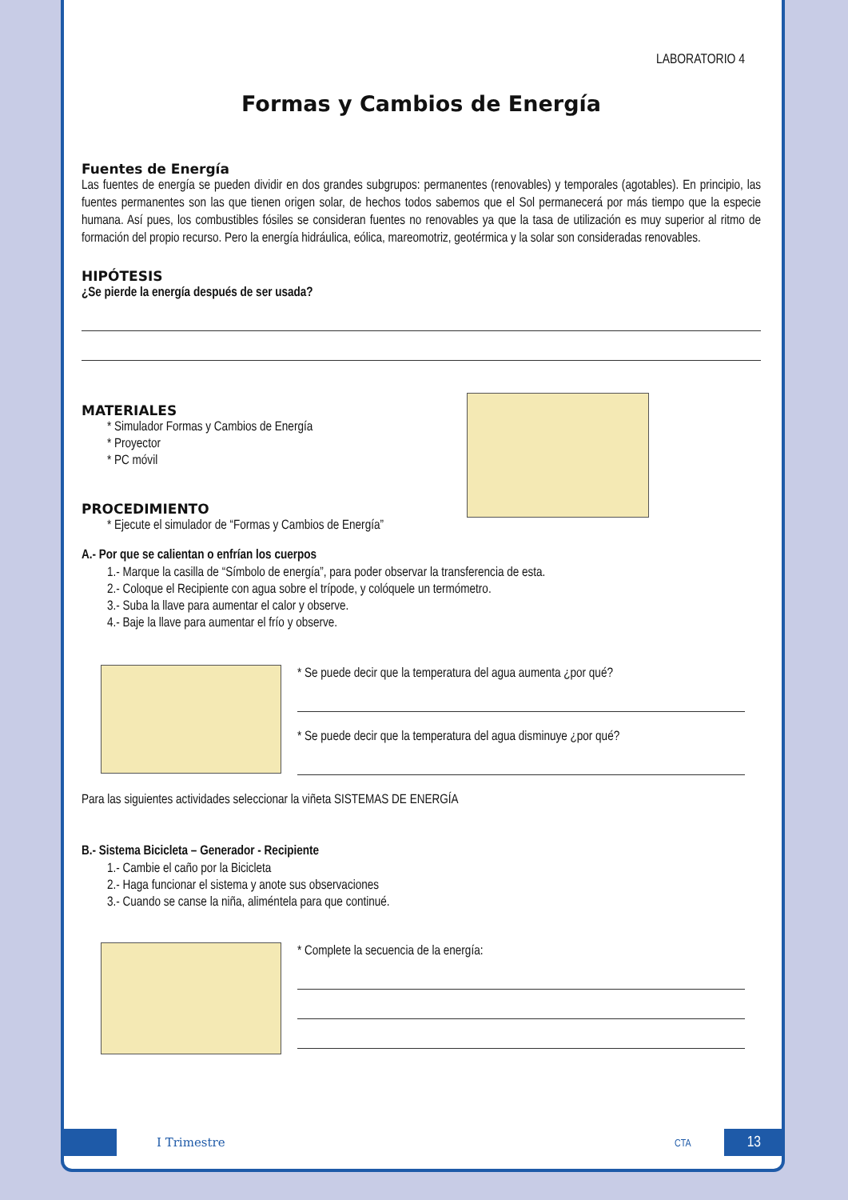LABORATORIO 4
Formas y Cambios de Energía
Fuentes de Energía
Las fuentes de energía se pueden dividir en dos grandes subgrupos: permanentes (renovables) y temporales (agotables). En principio, las fuentes permanentes son las que tienen origen solar, de hechos todos sabemos que el Sol permanecerá por más tiempo que la especie humana. Así pues, los combustibles fósiles se consideran fuentes no renovables ya que la tasa de utilización es muy superior al ritmo de formación del propio recurso. Pero la energía hidráulica, eólica, mareomotriz, geotérmica y la solar son consideradas renovables.
HIPÓTESIS
¿Se pierde la energía después de ser usada?
MATERIALES
* Simulador Formas y Cambios de Energía
* Proyector
* PC móvil
PROCEDIMIENTO
* Ejecute el simulador de “Formas y Cambios de Energía”
A.- Por que se calientan o enfrían los cuerpos
1.- Marque la casilla de “Símbolo de energía”, para poder observar la transferencia de esta.
2.- Coloque el Recipiente con agua sobre el trípode, y colóquele un termómetro.
3.- Suba la llave para aumentar el calor y observe.
4.- Baje la llave para aumentar el frío y observe.
* Se puede decir que la temperatura del agua aumenta ¿por qué?
* Se puede decir que la temperatura del agua disminuye ¿por qué?
Para las siguientes actividades seleccionar la viñeta SISTEMAS DE ENERGÍA
B.- Sistema Bicicleta – Generador - Recipiente
1.- Cambie el caño por la Bicicleta
2.- Haga funcionar el sistema y anote sus observaciones
3.- Cuando se canse la niña, aliméntela para que continué.
* Complete la secuencia de la energía:
I Trimestre CTA 13